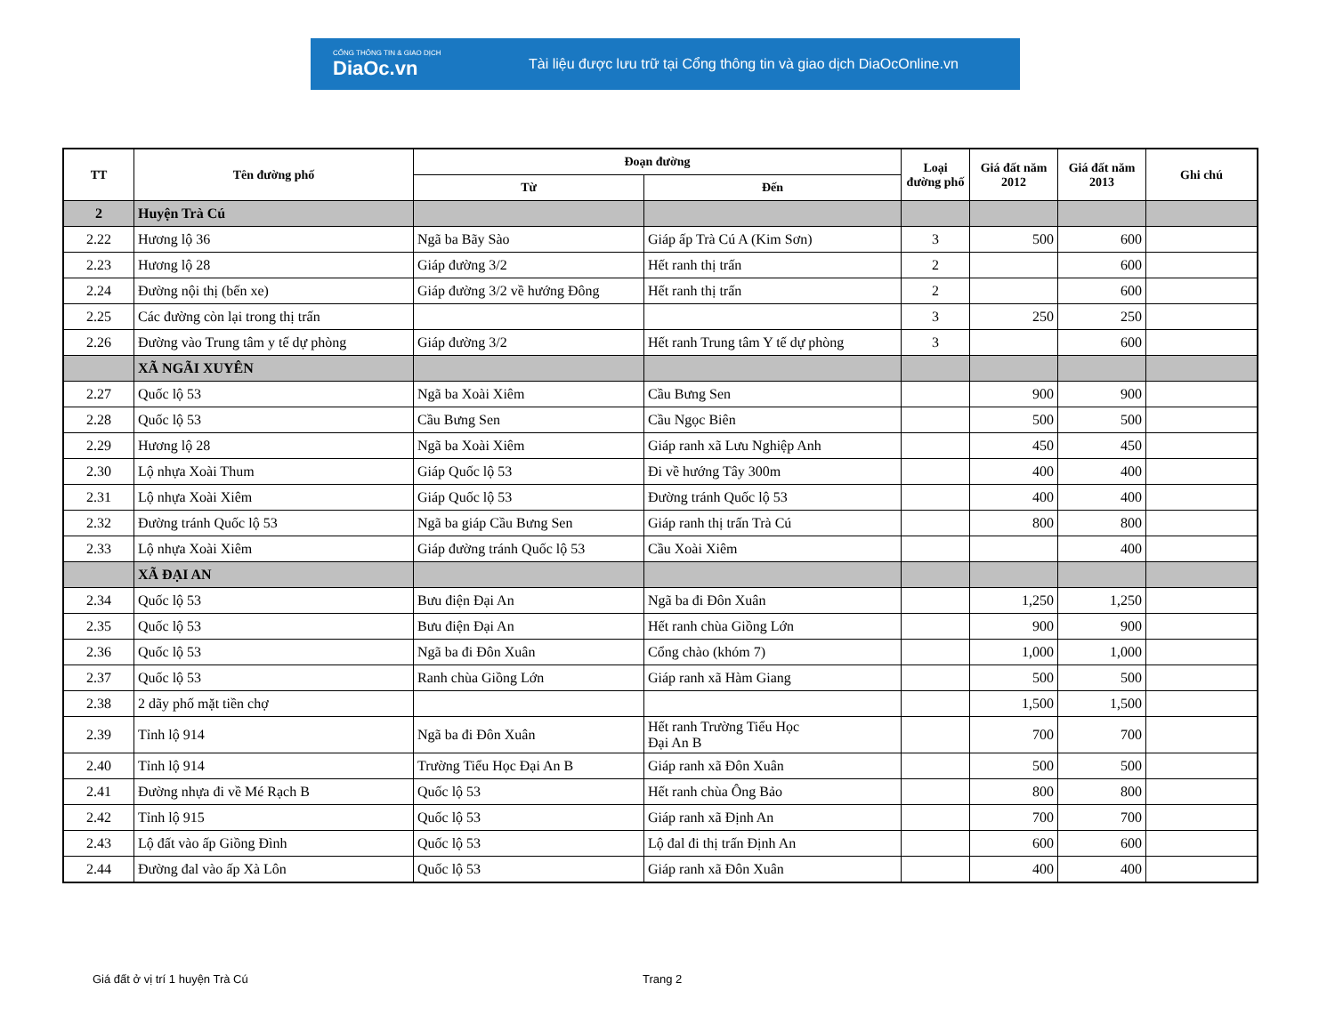CỔNG THÔNG TIN & GIAO DỊCH
DiaOc.vn
Tài liệu được lưu trữ tại Cổng thông tin và giao dịch DiaOcOnline.vn
| TT | Tên đường phố | Đoạn đường | | Loại đường phố | Giá đất năm 2012 | Giá đất năm 2013 | Ghi chú |
| --- | --- | --- | --- | --- | --- | --- | --- |
| | | Từ | Đến | | | | |
| 2 | Huyện Trà Cú | | | | | | |
| 2.22 | Hương lộ 36 | Ngã ba Bãy Sào | Giáp ấp Trà Cú A (Kim Sơn) | 3 | 500 | 600 | |
| 2.23 | Hương lộ 28 | Giáp đường 3/2 | Hết ranh thị trấn | 2 | | 600 | |
| 2.24 | Đường nội thị (bến xe) | Giáp đường 3/2 về hướng Đông | Hết ranh thị trấn | 2 | | 600 | |
| 2.25 | Các đường còn lại trong thị trấn | | | 3 | 250 | 250 | |
| 2.26 | Đường vào Trung tâm y tế dự phòng | Giáp đường 3/2 | Hết ranh Trung tâm Y tế dự phòng | 3 | | 600 | |
| | XÃ NGÃI XUYÊN | | | | | | |
| 2.27 | Quốc lộ 53 | Ngã ba Xoài Xiêm | Cầu Bưng Sen | | 900 | 900 | |
| 2.28 | Quốc lộ 53 | Cầu Bưng Sen | Cầu Ngọc Biên | | 500 | 500 | |
| 2.29 | Hương lộ 28 | Ngã ba Xoài Xiêm | Giáp ranh xã Lưu Nghiệp Anh | | 450 | 450 | |
| 2.30 | Lộ nhựa Xoài Thum | Giáp Quốc lộ 53 | Đi về hướng Tây 300m | | 400 | 400 | |
| 2.31 | Lộ nhựa Xoài Xiêm | Giáp Quốc lộ 53 | Đường tránh Quốc lộ 53 | | 400 | 400 | |
| 2.32 | Đường tránh Quốc lộ 53 | Ngã ba giáp Cầu Bưng Sen | Giáp ranh thị trấn Trà Cú | | 800 | 800 | |
| 2.33 | Lộ nhựa Xoài Xiêm | Giáp đường tránh Quốc lộ 53 | Cầu Xoài Xiêm | | | 400 | |
| | XÃ ĐẠI AN | | | | | | |
| 2.34 | Quốc lộ 53 | Bưu điện Đại An | Ngã ba đi Đôn Xuân | | 1,250 | 1,250 | |
| 2.35 | Quốc lộ 53 | Bưu điện Đại An | Hết ranh chùa Giồng Lớn | | 900 | 900 | |
| 2.36 | Quốc lộ 53 | Ngã ba đi Đôn Xuân | Cổng chào (khóm 7) | | 1,000 | 1,000 | |
| 2.37 | Quốc lộ 53 | Ranh chùa Giồng Lớn | Giáp ranh xã Hàm Giang | | 500 | 500 | |
| 2.38 | 2 dãy phố mặt tiền chợ | | | | 1,500 | 1,500 | |
| 2.39 | Tỉnh lộ 914 | Ngã ba đi Đôn Xuân | Hết ranh Trường Tiểu Học Đại An B | | 700 | 700 | |
| 2.40 | Tỉnh lộ 914 | Trường Tiểu Học Đại An B | Giáp ranh xã Đôn Xuân | | 500 | 500 | |
| 2.41 | Đường nhựa đi về Mé Rạch B | Quốc lộ 53 | Hết ranh chùa Ông Bảo | | 800 | 800 | |
| 2.42 | Tỉnh lộ 915 | Quốc lộ 53 | Giáp ranh xã Định An | | 700 | 700 | |
| 2.43 | Lộ đất vào ấp Giồng Đình | Quốc lộ 53 | Lộ đal đi thị trấn Định An | | 600 | 600 | |
| 2.44 | Đường đal vào ấp Xà Lôn | Quốc lộ 53 | Giáp ranh xã Đôn Xuân | | 400 | 400 | |
Giá đất ở vị trí 1 huyện Trà Cú
Trang 2